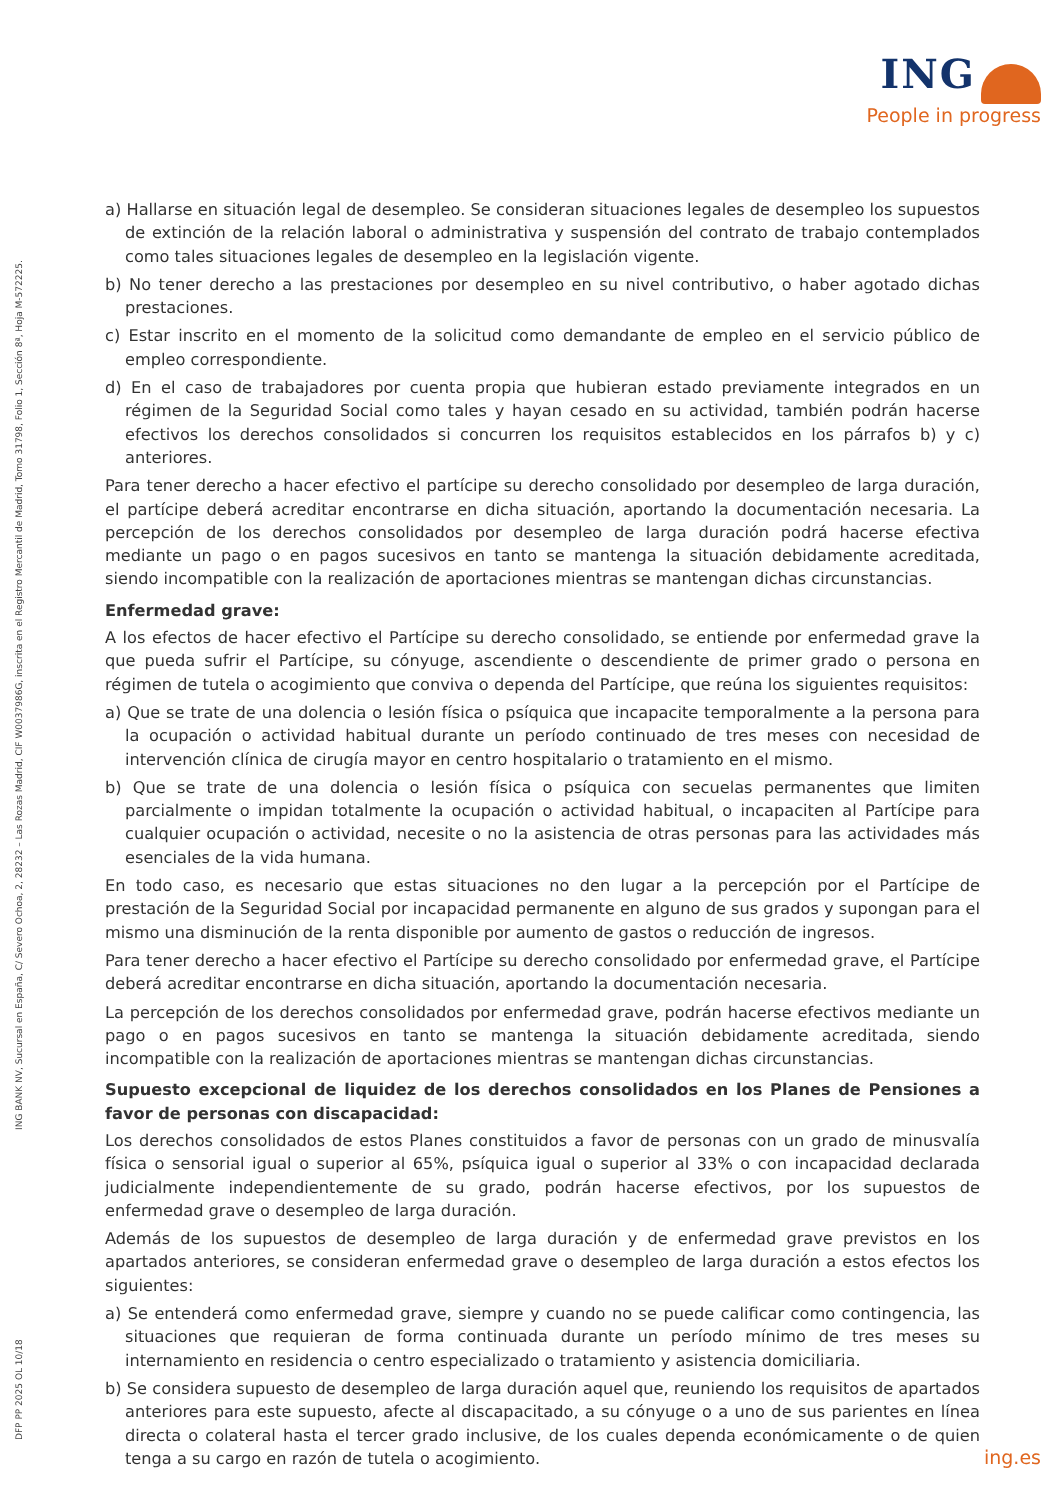ING
People in progress
ING BANK NV, Sucursal en España, C/ Severo Ochoa, 2, 28232 – Las Rozas Madrid, CIF W0037986G, inscrita en el Registro Mercantil de Madrid, Tomo 31798, Folio 1, Sección 8ª, Hoja M-572225.
DFP PP 2025 OL 10/18
a) Hallarse en situación legal de desempleo. Se consideran situaciones legales de desempleo los supuestos de extinción de la relación laboral o administrativa y suspensión del contrato de trabajo contemplados como tales situaciones legales de desempleo en la legislación vigente.
b) No tener derecho a las prestaciones por desempleo en su nivel contributivo, o haber agotado dichas prestaciones.
c) Estar inscrito en el momento de la solicitud como demandante de empleo en el servicio público de empleo correspondiente.
d) En el caso de trabajadores por cuenta propia que hubieran estado previamente integrados en un régimen de la Seguridad Social como tales y hayan cesado en su actividad, también podrán hacerse efectivos los derechos consolidados si concurren los requisitos establecidos en los párrafos b) y c) anteriores.
Para tener derecho a hacer efectivo el partícipe su derecho consolidado por desempleo de larga duración, el partícipe deberá acreditar encontrarse en dicha situación, aportando la documentación necesaria. La percepción de los derechos consolidados por desempleo de larga duración podrá hacerse efectiva mediante un pago o en pagos sucesivos en tanto se mantenga la situación debidamente acreditada, siendo incompatible con la realización de aportaciones mientras se mantengan dichas circunstancias.
Enfermedad grave:
A los efectos de hacer efectivo el Partícipe su derecho consolidado, se entiende por enfermedad grave la que pueda sufrir el Partícipe, su cónyuge, ascendiente o descendiente de primer grado o persona en régimen de tutela o acogimiento que conviva o dependa del Partícipe, que reúna los siguientes requisitos:
a) Que se trate de una dolencia o lesión física o psíquica que incapacite temporalmente a la persona para la ocupación o actividad habitual durante un período continuado de tres meses con necesidad de intervención clínica de cirugía mayor en centro hospitalario o tratamiento en el mismo.
b) Que se trate de una dolencia o lesión física o psíquica con secuelas permanentes que limiten parcialmente o impidan totalmente la ocupación o actividad habitual, o incapaciten al Partícipe para cualquier ocupación o actividad, necesite o no la asistencia de otras personas para las actividades más esenciales de la vida humana.
En todo caso, es necesario que estas situaciones no den lugar a la percepción por el Partícipe de prestación de la Seguridad Social por incapacidad permanente en alguno de sus grados y supongan para el mismo una disminución de la renta disponible por aumento de gastos o reducción de ingresos.
Para tener derecho a hacer efectivo el Partícipe su derecho consolidado por enfermedad grave, el Partícipe deberá acreditar encontrarse en dicha situación, aportando la documentación necesaria.
La percepción de los derechos consolidados por enfermedad grave, podrán hacerse efectivos mediante un pago o en pagos sucesivos en tanto se mantenga la situación debidamente acreditada, siendo incompatible con la realización de aportaciones mientras se mantengan dichas circunstancias.
Supuesto excepcional de liquidez de los derechos consolidados en los Planes de Pensiones a favor de personas con discapacidad:
Los derechos consolidados de estos Planes constituidos a favor de personas con un grado de minusvalía física o sensorial igual o superior al 65%, psíquica igual o superior al 33% o con incapacidad declarada judicialmente independientemente de su grado, podrán hacerse efectivos, por los supuestos de enfermedad grave o desempleo de larga duración.
Además de los supuestos de desempleo de larga duración y de enfermedad grave previstos en los apartados anteriores, se consideran enfermedad grave o desempleo de larga duración a estos efectos los siguientes:
a) Se entenderá como enfermedad grave, siempre y cuando no se puede calificar como contingencia, las situaciones que requieran de forma continuada durante un período mínimo de tres meses su internamiento en residencia o centro especializado o tratamiento y asistencia domiciliaria.
b) Se considera supuesto de desempleo de larga duración aquel que, reuniendo los requisitos de apartados anteriores para este supuesto, afecte al discapacitado, a su cónyuge o a uno de sus parientes en línea directa o colateral hasta el tercer grado inclusive, de los cuales dependa económicamente o de quien tenga a su cargo en razón de tutela o acogimiento.
ing.es